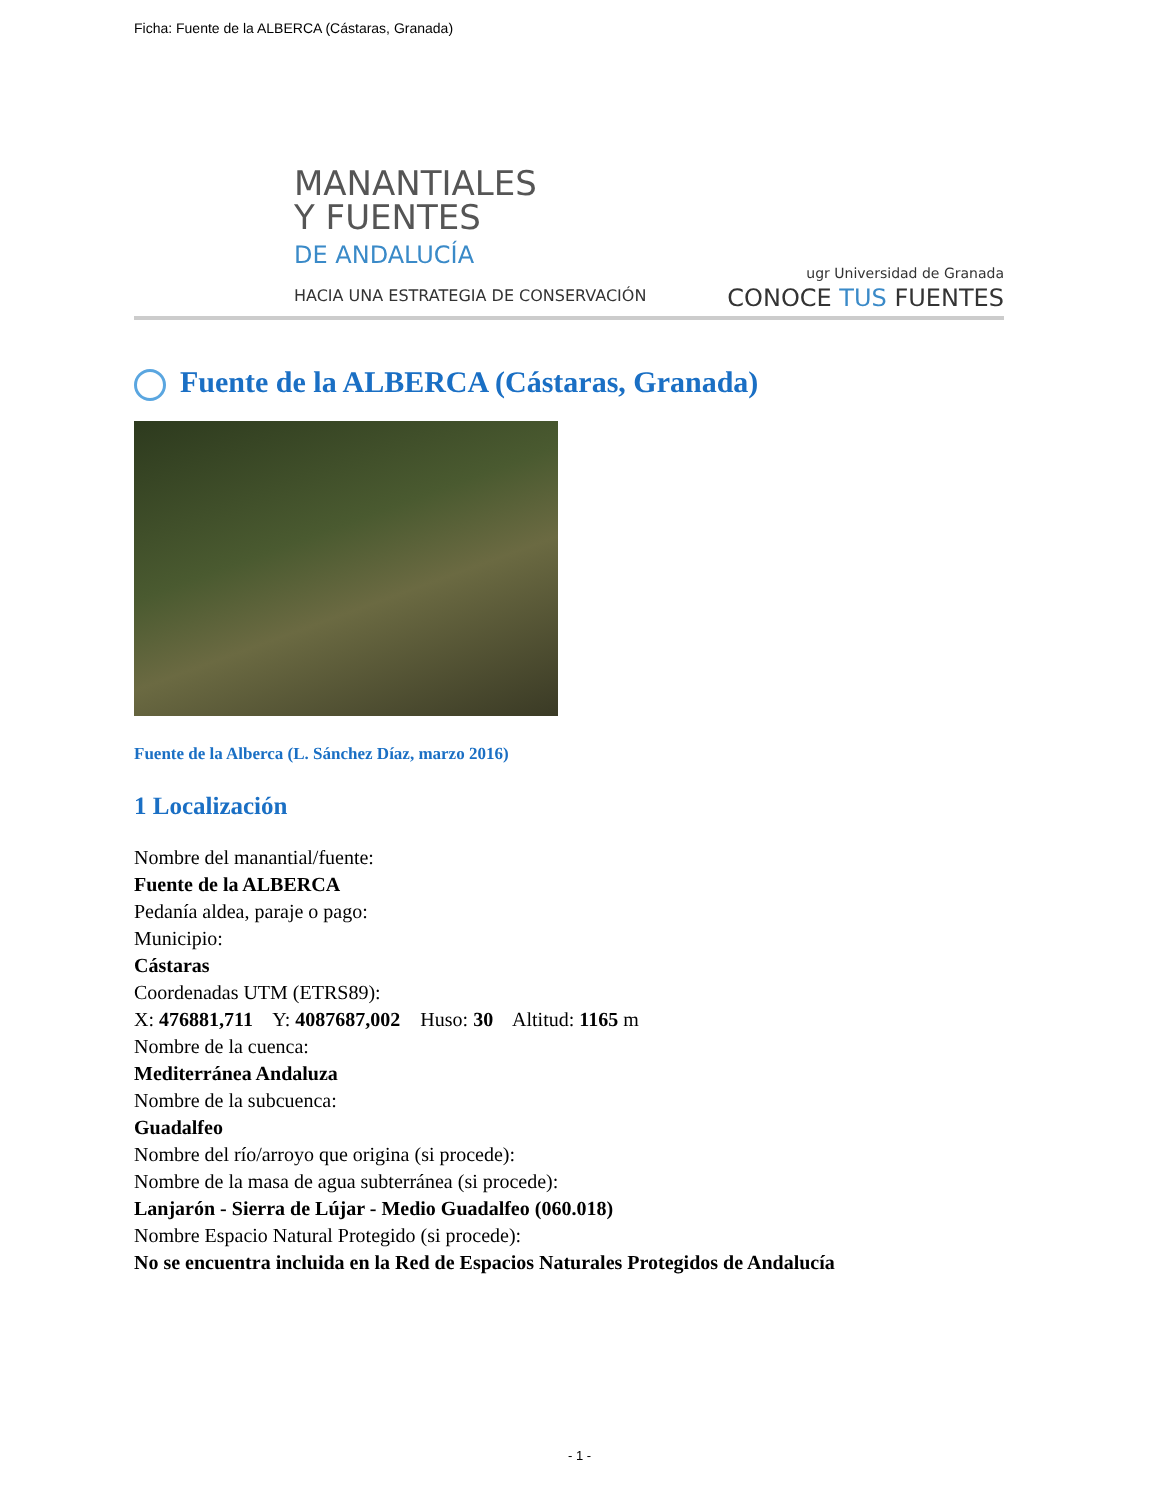Ficha: Fuente de la ALBERCA (Cástaras, Granada)
MANANTIALES
Y FUENTES
DE ANDALUCÍA
HACIA UNA ESTRATEGIA DE CONSERVACIÓN
ugr Universidad de Granada
CONOCE TUS FUENTES
Fuente de la ALBERCA (Cástaras, Granada)
Fuente de la Alberca (L. Sánchez Díaz, marzo 2016)
1 Localización
Nombre del manantial/fuente:
Fuente de la ALBERCA
Pedanía aldea, paraje o pago:
Municipio:
Cástaras
Coordenadas UTM (ETRS89):
X: 476881,711 Y: 4087687,002 Huso: 30 Altitud: 1165 m
Nombre de la cuenca:
Mediterránea Andaluza
Nombre de la subcuenca:
Guadalfeo
Nombre del río/arroyo que origina (si procede):
Nombre de la masa de agua subterránea (si procede):
Lanjarón - Sierra de Lújar - Medio Guadalfeo (060.018)
Nombre Espacio Natural Protegido (si procede):
No se encuentra incluida en la Red de Espacios Naturales Protegidos de Andalucía
- 1 -